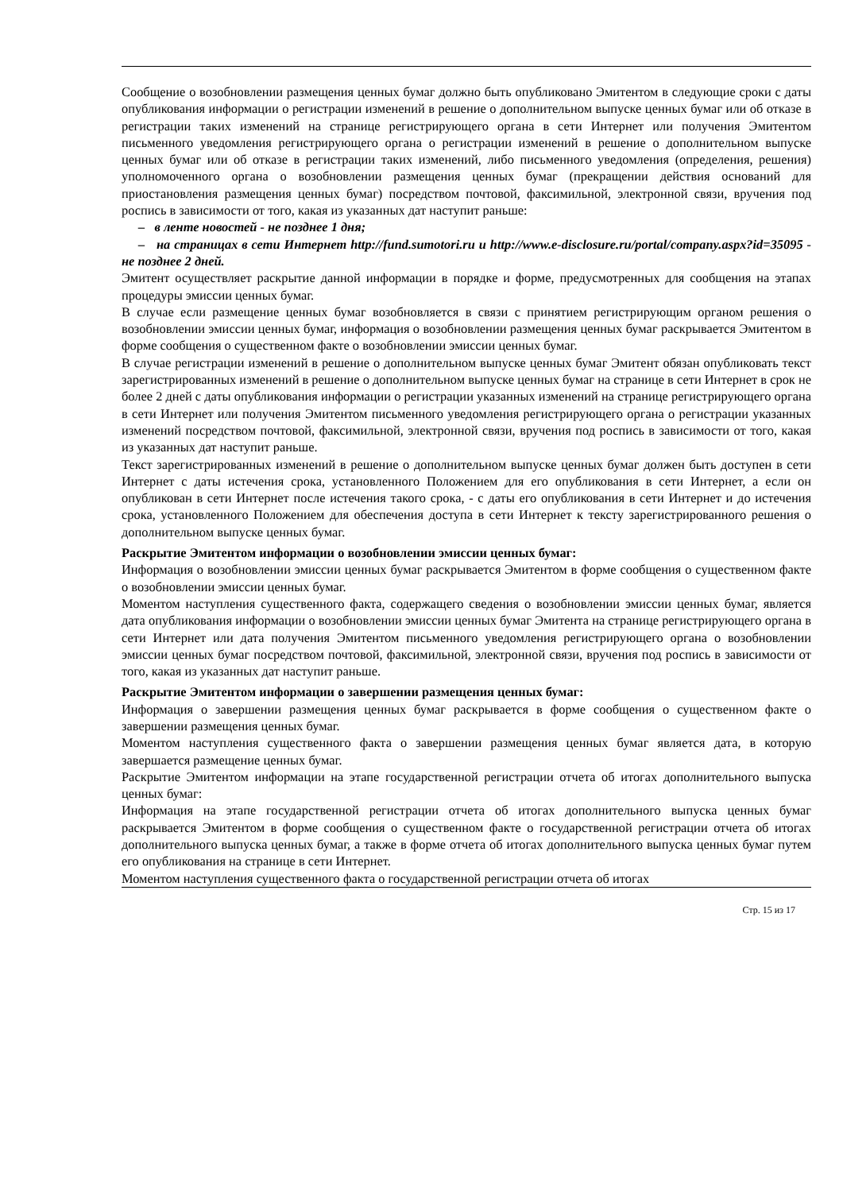Сообщение о возобновлении размещения ценных бумаг должно быть опубликовано Эмитентом в следующие сроки с даты опубликования информации о регистрации изменений в решение о дополнительном выпуске ценных бумаг или об отказе в регистрации таких изменений на странице регистрирующего органа в сети Интернет или получения Эмитентом письменного уведомления регистрирующего органа о регистрации изменений в решение о дополнительном выпуске ценных бумаг или об отказе в регистрации таких изменений, либо письменного уведомления (определения, решения) уполномоченного органа о возобновлении размещения ценных бумаг (прекращении действия оснований для приостановления размещения ценных бумаг) посредством почтовой, факсимильной, электронной связи, вручения под роспись в зависимости от того, какая из указанных дат наступит раньше:
– в ленте новостей - не позднее 1 дня;
– на страницах в сети Интернет http://fund.sumotori.ru и http://www.e-disclosure.ru/portal/company.aspx?id=35095 - не позднее 2 дней.
Эмитент осуществляет раскрытие данной информации в порядке и форме, предусмотренных для сообщения на этапах процедуры эмиссии ценных бумаг.
В случае если размещение ценных бумаг возобновляется в связи с принятием регистрирующим органом решения о возобновлении эмиссии ценных бумаг, информация о возобновлении размещения ценных бумаг раскрывается Эмитентом в форме сообщения о существенном факте о возобновлении эмиссии ценных бумаг.
В случае регистрации изменений в решение о дополнительном выпуске ценных бумаг Эмитент обязан опубликовать текст зарегистрированных изменений в решение о дополнительном выпуске ценных бумаг на странице в сети Интернет в срок не более 2 дней с даты опубликования информации о регистрации указанных изменений на странице регистрирующего органа в сети Интернет или получения Эмитентом письменного уведомления регистрирующего органа о регистрации указанных изменений посредством почтовой, факсимильной, электронной связи, вручения под роспись в зависимости от того, какая из указанных дат наступит раньше.
Текст зарегистрированных изменений в решение о дополнительном выпуске ценных бумаг должен быть доступен в сети Интернет с даты истечения срока, установленного Положением для его опубликования в сети Интернет, а если он опубликован в сети Интернет после истечения такого срока, - с даты его опубликования в сети Интернет и до истечения срока, установленного Положением для обеспечения доступа в сети Интернет к тексту зарегистрированного решения о дополнительном выпуске ценных бумаг.
Раскрытие Эмитентом информации о возобновлении эмиссии ценных бумаг:
Информация о возобновлении эмиссии ценных бумаг раскрывается Эмитентом в форме сообщения о существенном факте о возобновлении эмиссии ценных бумаг.
Моментом наступления существенного факта, содержащего сведения о возобновлении эмиссии ценных бумаг, является дата опубликования информации о возобновлении эмиссии ценных бумаг Эмитента на странице регистрирующего органа в сети Интернет или дата получения Эмитентом письменного уведомления регистрирующего органа о возобновлении эмиссии ценных бумаг посредством почтовой, факсимильной, электронной связи, вручения под роспись в зависимости от того, какая из указанных дат наступит раньше.
Раскрытие Эмитентом информации о завершении размещения ценных бумаг:
Информация о завершении размещения ценных бумаг раскрывается в форме сообщения о существенном факте о завершении размещения ценных бумаг.
Моментом наступления существенного факта о завершении размещения ценных бумаг является дата, в которую завершается размещение ценных бумаг.
Раскрытие Эмитентом информации на этапе государственной регистрации отчета об итогах дополнительного выпуска ценных бумаг:
Информация на этапе государственной регистрации отчета об итогах дополнительного выпуска ценных бумаг раскрывается Эмитентом в форме сообщения о существенном факте о государственной регистрации отчета об итогах дополнительного выпуска ценных бумаг, а также в форме отчета об итогах дополнительного выпуска ценных бумаг путем его опубликования на странице в сети Интернет.
Моментом наступления существенного факта о государственной регистрации отчета об итогах
Стр. 15 из 17